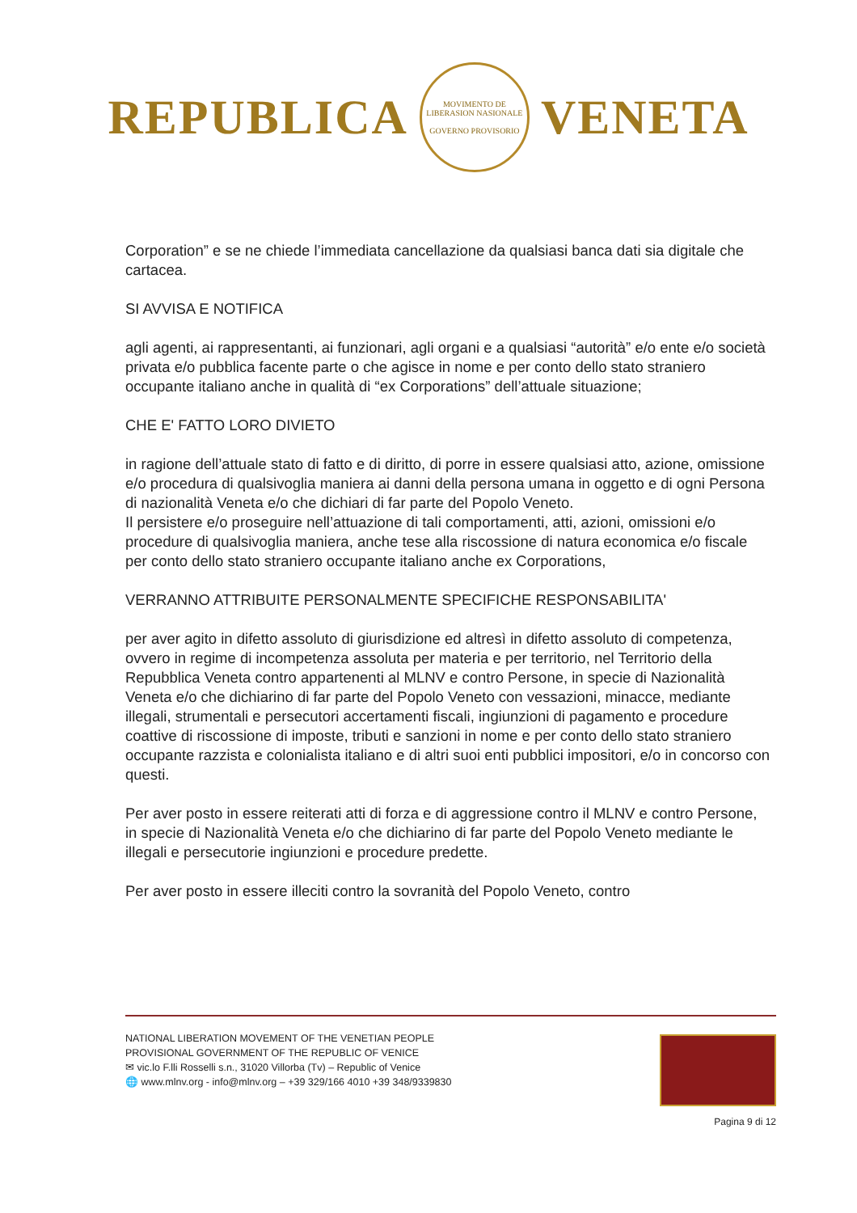REPUBLICA
MOVIMENTO DE LIBERASION NASIONALE
GOVERNO PROVISORIO
VENETA
Corporation” e se ne chiede l’immediata cancellazione da qualsiasi banca dati sia digitale che cartacea.
SI AVVISA E NOTIFICA
agli agenti, ai rappresentanti, ai funzionari, agli organi e a qualsiasi “autorità” e/o ente e/o società privata e/o pubblica facente parte o che agisce in nome e per conto dello stato straniero occupante italiano anche in qualità di “ex Corporations” dell’attuale situazione;
CHE E' FATTO LORO DIVIETO
in ragione dell’attuale stato di fatto e di diritto, di porre in essere qualsiasi atto, azione, omissione e/o procedura di qualsivoglia maniera ai danni della persona umana in oggetto e di ogni Persona di nazionalità Veneta e/o che dichiari di far parte del Popolo Veneto.
Il persistere e/o proseguire nell’attuazione di tali comportamenti, atti, azioni, omissioni e/o procedure di qualsivoglia maniera, anche tese alla riscossione di natura economica e/o fiscale per conto dello stato straniero occupante italiano anche ex Corporations,
VERRANNO ATTRIBUITE PERSONALMENTE SPECIFICHE RESPONSABILITA'
per aver agito in difetto assoluto di giurisdizione ed altresì in difetto assoluto di competenza, ovvero in regime di incompetenza assoluta per materia e per territorio, nel Territorio della Repubblica Veneta contro appartenenti al MLNV e contro Persone, in specie di Nazionalità Veneta e/o che dichiarino di far parte del Popolo Veneto con vessazioni, minacce, mediante illegali, strumentali e persecutori accertamenti fiscali, ingiunzioni di pagamento e procedure coattive di riscossione di imposte, tributi e sanzioni in nome e per conto dello stato straniero occupante razzista e colonialista italiano e di altri suoi enti pubblici impositori, e/o in concorso con questi.
Per aver posto in essere reiterati atti di forza e di aggressione contro il MLNV e contro Persone, in specie di Nazionalità Veneta e/o che dichiarino di far parte del Popolo Veneto mediante le illegali e persecutorie ingiunzioni e procedure predette.
Per aver posto in essere illeciti contro la sovranità del Popolo Veneto, contro
NATIONAL LIBERATION MOVEMENT OF THE VENETIAN PEOPLE
PROVISIONAL GOVERNMENT OF THE REPUBLIC OF VENICE
✉ vic.lo F.lli Rosselli s.n., 31020 Villorba (Tv) – Republic of Venice
🌐 www.mlnv.org - info@mlnv.org – +39 329/166 4010 +39 348/9339830
Pagina 9 di 12